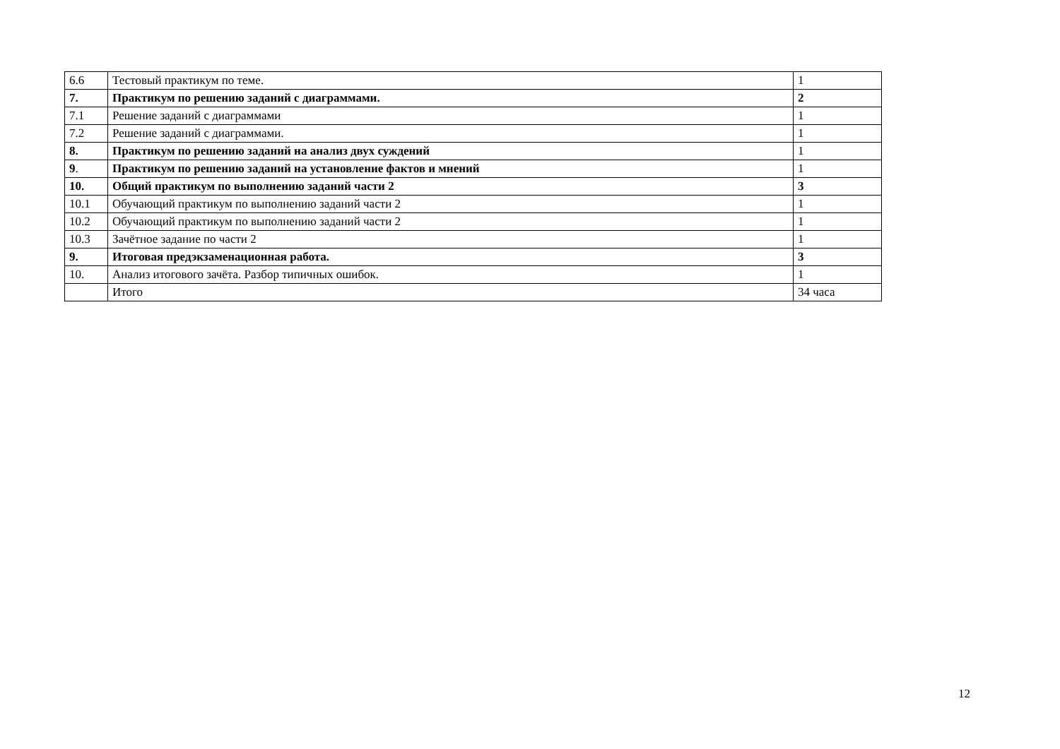| 6.6 | Тестовый практикум по теме. | 1 |
| 7. | Практикум по решению заданий с диаграммами. | 2 |
| 7.1 | Решение заданий с диаграммами | 1 |
| 7.2 | Решение заданий с диаграммами. | 1 |
| 8. | Практикум по решению заданий на анализ двух суждений | 1 |
| 9 . | Практикум по решению заданий на установление фактов и мнений | 1 |
| 10. | Общий практикум по выполнению заданий части 2 | 3 |
| 10.1 | Обучающий практикум по выполнению заданий части 2 | 1 |
| 10.2 | Обучающий практикум по выполнению заданий части 2 | 1 |
| 10.3 | Зачётное задание по части 2 | 1 |
| 9. | Итоговая предэкзаменационная работа. | 3 |
| 10. | Анализ итогового зачёта. Разбор типичных ошибок. | 1 |
| | Итого | 34 часа |
12